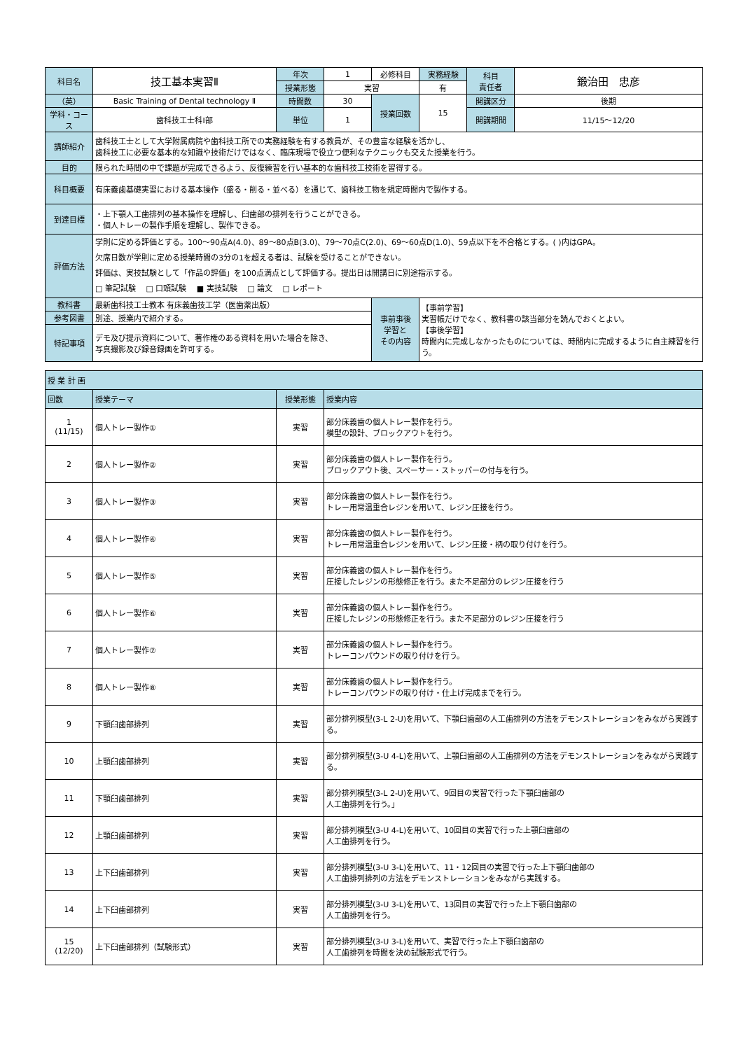| 科目名 | 技工基本実習Ⅱ | 年次 | 1 | 必修科目 | 実務経験 | 科目 責任者 | 鍛治田 忠彦 |
| | | 授業形態 | 実習 | | 有 | | |
| （英） | Basic Training of Dental technology Ⅱ | 時間数 | 30 | 授業回数 | 15 | 開講区分 | 後期 |
| 学科・コース | 歯科技工士科Ⅰ部 | 単位 | 1 | | | 開講期間 | 11/15～12/20 |
| 講師紹介 | 歯科技工士として大学附属病院や歯科技工所での実務経験を有する教員が、その豊富な経験を活かし、 歯科技工に必要な基本的な知識や技術だけではなく、臨床現場で役立つ便利なテクニックも交えた授業を行う。 | | | | | | |
| 目的 | 限られた時間の中で課題が完成できるよう、反復練習を行い基本的な歯科技工技術を習得する。 | | | | | | |
| 科目概要 | 有床義歯基礎実習における基本操作（盛る・削る・並べる）を通じて、歯科技工物を規定時間内で製作する。 | | | | | | |
| 到達目標 | ・上下顎人工歯排列の基本操作を理解し、臼歯部の排列を行うことができる。 ・個人トレーの製作手順を理解し、製作できる。 | | | | | | |
| 評価方法 | 学則に定める評価とする。100～90点A(4.0)、89～80点B(3.0)、79～70点C(2.0)、69～60点D(1.0)、59点以下を不合格とする。( )内はGPA。 欠席日数が学則に定める授業時間の3分の1を超える者は、試験を受けることができない。 評価は、実技試験として「作品の評価」を100点満点として評価する。提出日は開講日に別途指示する。 □ 筆記試験 □ 口頭試験 ■ 実技試験 □ 論文 □ レポート | | | | | | |
| 教科書 | 最新歯科技工士教本 有床義歯技工学（医歯薬出版） | | | 事前事後 学習と その内容 | 【事前学習】 実習帳だけでなく、教科書の該当部分を読んでおくとよい。 【事後学習】 時間内に完成しなかったものについては、時間内に完成するように自主練習を行う。 | | |
| 参考図書 | 別途、授業内で紹介する。 | | | | | | |
| 特記事項 | デモ及び提示資料について、著作権のある資料を用いた場合を除き、 写真撮影及び録音録画を許可する。 | | | | | | |
| 授 業 計 画 | | | |
| 回数 | 授業テーマ | 授業形態 | 授業内容 |
| 1 (11/15) | 個人トレー製作① | 実習 | 部分床義歯の個人トレー製作を行う。 模型の設計、ブロックアウトを行う。 |
| 2 | 個人トレー製作② | 実習 | 部分床義歯の個人トレー製作を行う。 ブロックアウト後、スペーサー・ストッパーの付与を行う。 |
| 3 | 個人トレー製作③ | 実習 | 部分床義歯の個人トレー製作を行う。 トレー用常温重合レジンを用いて、レジン圧接を行う。 |
| 4 | 個人トレー製作④ | 実習 | 部分床義歯の個人トレー製作を行う。 トレー用常温重合レジンを用いて、レジン圧接・柄の取り付けを行う。 |
| 5 | 個人トレー製作⑤ | 実習 | 部分床義歯の個人トレー製作を行う。 圧接したレジンの形態修正を行う。また不足部分のレジン圧接を行う |
| 6 | 個人トレー製作⑥ | 実習 | 部分床義歯の個人トレー製作を行う。 圧接したレジンの形態修正を行う。また不足部分のレジン圧接を行う |
| 7 | 個人トレー製作⑦ | 実習 | 部分床義歯の個人トレー製作を行う。 トレーコンパウンドの取り付けを行う。 |
| 8 | 個人トレー製作⑧ | 実習 | 部分床義歯の個人トレー製作を行う。 トレーコンパウンドの取り付け・仕上げ完成までを行う。 |
| 9 | 下顎臼歯部排列 | 実習 | 部分排列模型(3-L 2-U)を用いて、下顎臼歯部の人工歯排列の方法をデモンストレーションをみながら実践する。 |
| 10 | 上顎臼歯部排列 | 実習 | 部分排列模型(3-U 4-L)を用いて、上顎臼歯部の人工歯排列の方法をデモンストレーションをみながら実践する。 |
| 11 | 下顎臼歯部排列 | 実習 | 部分排列模型(3-L 2-U)を用いて、9回目の実習で行った下顎臼歯部の 人工歯排列を行う。」 |
| 12 | 上顎臼歯部排列 | 実習 | 部分排列模型(3-U 4-L)を用いて、10回目の実習で行った上顎臼歯部の 人工歯排列を行う。 |
| 13 | 上下臼歯部排列 | 実習 | 部分排列模型(3-U 3-L)を用いて、11・12回目の実習で行った上下顎臼歯部の 人工歯排列排列の方法をデモンストレーションをみながら実践する。 |
| 14 | 上下臼歯部排列 | 実習 | 部分排列模型(3-U 3-L)を用いて、13回目の実習で行った上下顎臼歯部の 人工歯排列を行う。 |
| 15 (12/20) | 上下臼歯部排列（試験形式） | 実習 | 部分排列模型(3-U 3-L)を用いて、実習で行った上下顎臼歯部の 人工歯排列を時間を決め試験形式で行う。 |